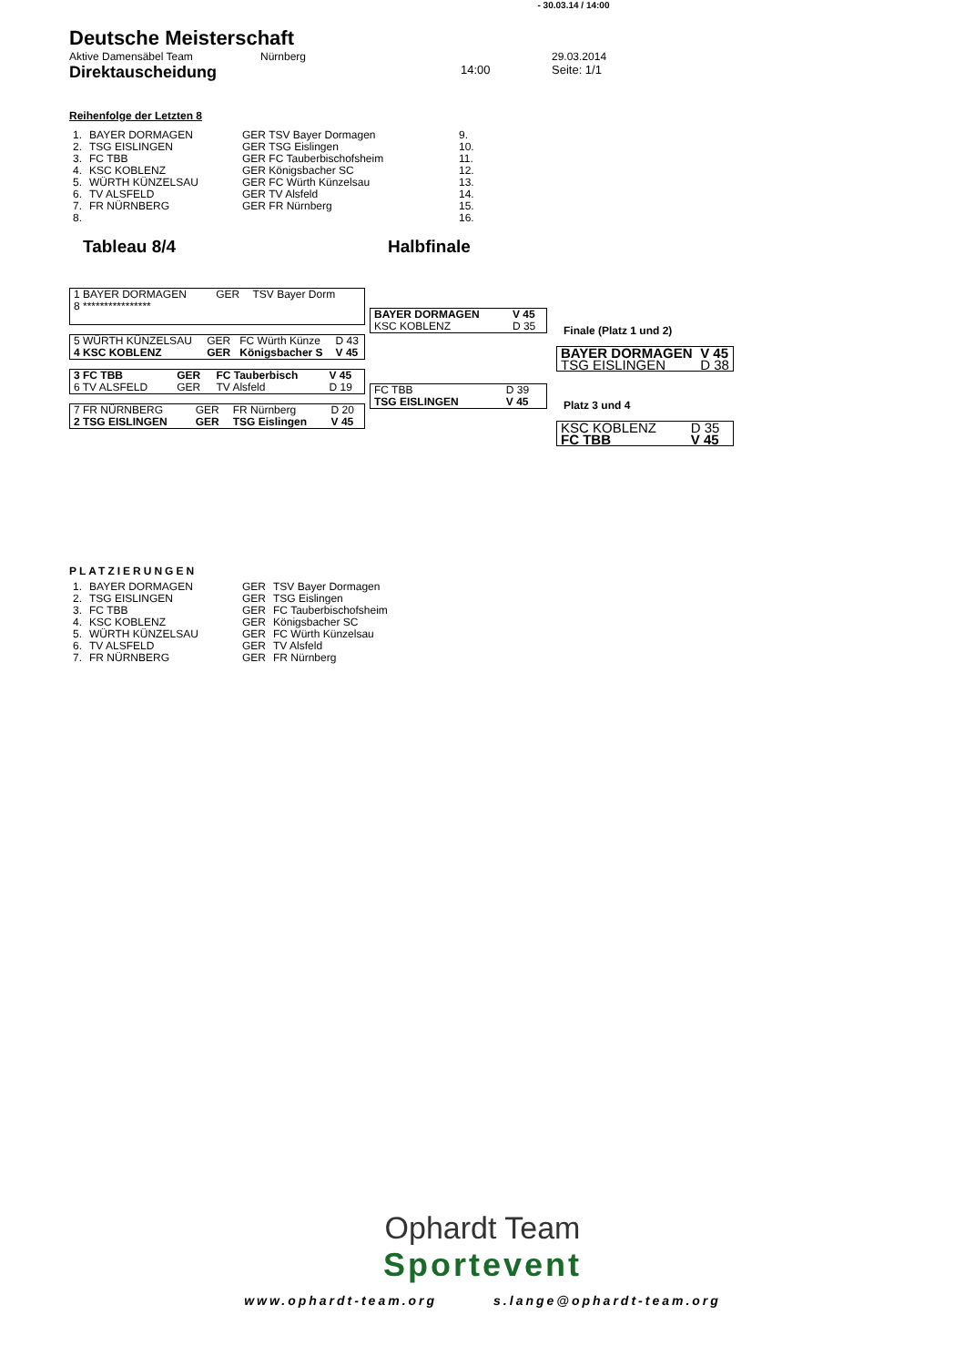- 30.03.14 / 14:00
Deutsche Meisterschaft
Aktive Damensäbel Team Nürnberg 29.03.2014
Direktauscheidung 14:00 Seite: 1/1
Reihenfolge der Letzten 8
| 1. | BAYER DORMAGEN | GER TSV Bayer Dormagen | 9. |
| 2. | TSG EISLINGEN | GER TSG Eislingen | 10. |
| 3. | FC TBB | GER FC Tauberbischofsheim | 11. |
| 4. | KSC KOBLENZ | GER Königsbacher SC | 12. |
| 5. | WÜRTH KÜNZELSAU | GER FC Würth Künzelsau | 13. |
| 6. | TV ALSFELD | GER TV Alsfeld | 14. |
| 7. | FR NÜRNBERG | GER FR Nürnberg | 15. |
| 8. | | | 16. |
Tableau 8/4 Halbfinale
| 1 BAYER DORMAGEN | GER | TSV Bayer Dorm | |
| 8 **************** | | | |
| 5 WÜRTH KÜNZELSAU | GER | FC Würth Künze | D 43 |
| 4 KSC KOBLENZ | GER | Königsbacher S | V 45 |
| 3 FC TBB | GER | FC Tauberbisch | V 45 |
| 6 TV ALSFELD | GER | TV Alsfeld | D 19 |
| 7 FR NÜRNBERG | GER | FR Nürnberg | D 20 |
| 2 TSG EISLINGEN | GER | TSG Eislingen | V 45 |
| BAYER DORMAGEN | V 45 |
| KSC KOBLENZ | D 35 |
| FC TBB | D 39 |
| TSG EISLINGEN | V 45 |
Finale (Platz 1 und 2)
| BAYER DORMAGEN | V 45 |
| TSG EISLINGEN | D 38 |
Platz 3 und 4
| KSC KOBLENZ | D 35 |
| FC TBB | V 45 |
PLATZIERUNGEN
| 1. | BAYER DORMAGEN | GER | TSV Bayer Dormagen |
| 2. | TSG EISLINGEN | GER | TSG Eislingen |
| 3. | FC TBB | GER | FC Tauberbischofsheim |
| 4. | KSC KOBLENZ | GER | Königsbacher SC |
| 5. | WÜRTH KÜNZELSAU | GER | FC Würth Künzelsau |
| 6. | TV ALSFELD | GER | TV Alsfeld |
| 7. | FR NÜRNBERG | GER | FR Nürnberg |
Ophardt Team
Sportevent
www.ophardt-team.org s.lange@ophardt-team.org